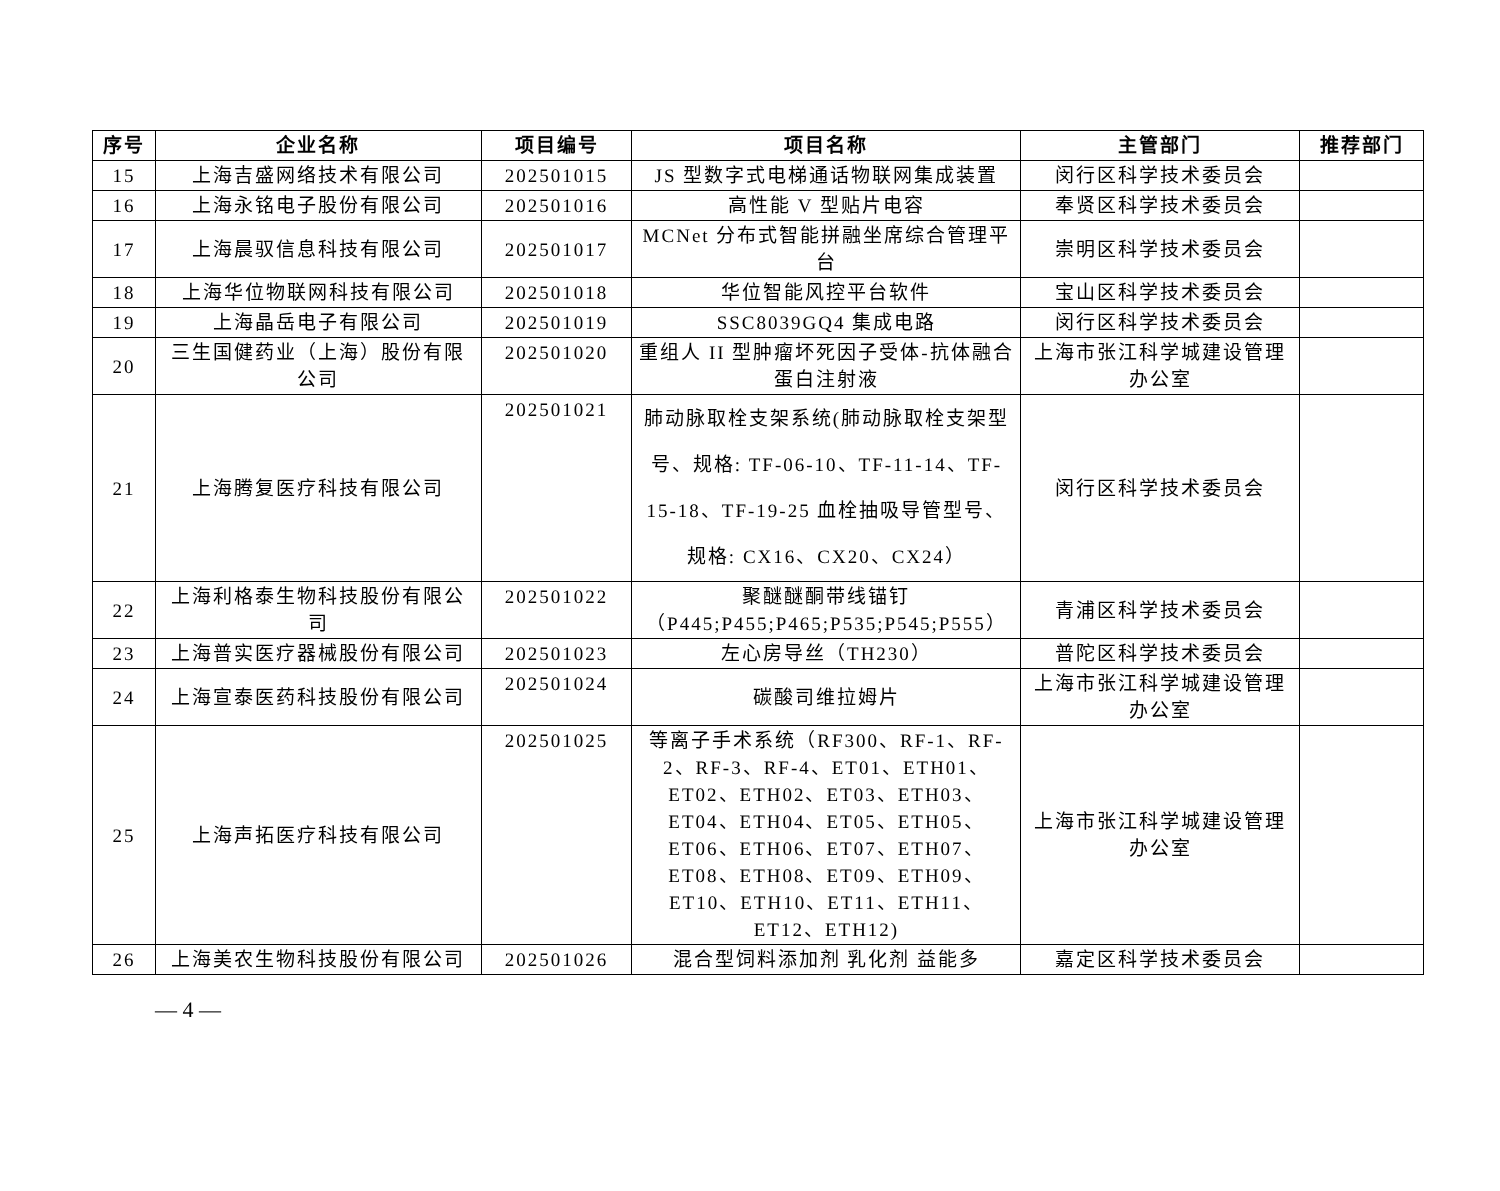| 序号 | 企业名称 | 项目编号 | 项目名称 | 主管部门 | 推荐部门 |
| --- | --- | --- | --- | --- | --- |
| 15 | 上海吉盛网络技术有限公司 | 202501015 | JS 型数字式电梯通话物联网集成装置 | 闵行区科学技术委员会 | |
| 16 | 上海永铭电子股份有限公司 | 202501016 | 高性能 V 型贴片电容 | 奉贤区科学技术委员会 | |
| 17 | 上海晨驭信息科技有限公司 | 202501017 | MCNet 分布式智能拼融坐席综合管理平台 | 崇明区科学技术委员会 | |
| 18 | 上海华位物联网科技有限公司 | 202501018 | 华位智能风控平台软件 | 宝山区科学技术委员会 | |
| 19 | 上海晶岳电子有限公司 | 202501019 | SSC8039GQ4 集成电路 | 闵行区科学技术委员会 | |
| 20 | 三生国健药业（上海）股份有限公司 | 202501020 | 重组人 II 型肿瘤坏死因子受体-抗体融合蛋白注射液 | 上海市张江科学城建设管理办公室 | |
| 21 | 上海腾复医疗科技有限公司 | 202501021 | 肺动脉取栓支架系统(肺动脉取栓支架型号、规格: TF-06-10、TF-11-14、TF-15-18、TF-19-25 血栓抽吸导管型号、规格: CX16、CX20、CX24） | 闵行区科学技术委员会 | |
| 22 | 上海利格泰生物科技股份有限公司 | 202501022 | 聚醚醚酮带线锚钉（P445;P455;P465;P535;P545;P555） | 青浦区科学技术委员会 | |
| 23 | 上海普实医疗器械股份有限公司 | 202501023 | 左心房导丝（TH230） | 普陀区科学技术委员会 | |
| 24 | 上海宣泰医药科技股份有限公司 | 202501024 | 碳酸司维拉姆片 | 上海市张江科学城建设管理办公室 | |
| 25 | 上海声拓医疗科技有限公司 | 202501025 | 等离子手术系统（RF300、RF-1、RF-2、RF-3、RF-4、ET01、ETH01、ET02、ETH02、ET03、ETH03、ET04、ETH04、ET05、ETH05、ET06、ETH06、ET07、ETH07、ET08、ETH08、ET09、ETH09、ET10、ETH10、ET11、ETH11、ET12、ETH12) | 上海市张江科学城建设管理办公室 | |
| 26 | 上海美农生物科技股份有限公司 | 202501026 | 混合型饲料添加剂 乳化剂 益能多 | 嘉定区科学技术委员会 | |
— 4 —